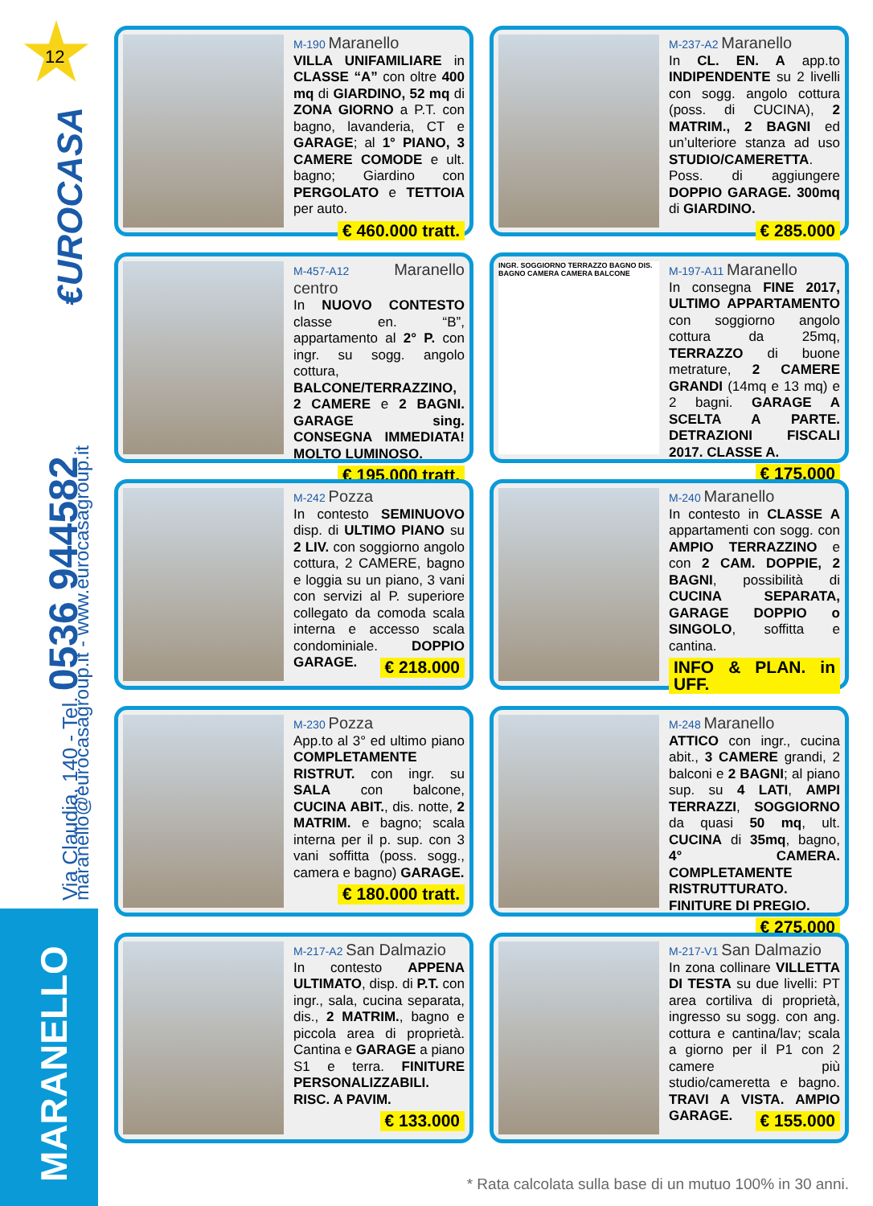12
€UROCASA
Via Claudia, 140 - Tel. 0536 944582 maranello@eurocasagroup.it - www.eurocasagroup.it
MARANELLO
M-190 Maranello
VILLA UNIFAMILIARE in CLASSE “A” con oltre 400 mq di GIARDINO, 52 mq di ZONA GIORNO a P.T. con bagno, lavanderia, CT e GARAGE; al 1° PIANO, 3 CAMERE COMODE e ult. bagno; Giardino con PERGOLATO e TETTOIA per auto.
€ 460.000 tratt.
M-237-A2 Maranello
In CL. EN. A app.to INDIPENDENTE su 2 livelli con sogg. angolo cottura (poss. di CUCINA), 2 MATRIM., 2 BAGNI ed un’ulteriore stanza ad uso STUDIO/CAMERETTA. Poss. di aggiungere DOPPIO GARAGE. 300mq di GIARDINO.
€ 285.000
M-457-A12 Maranello centro
In NUOVO CONTESTO classe en. “B”, appartamento al 2° P. con ingr. su sogg. angolo cottura, BALCONE/TERRAZZINO, 2 CAMERE e 2 BAGNI. GARAGE sing. CONSEGNA IMMEDIATA! MOLTO LUMINOSO.
€ 195.000 tratt.
INGR. SOGGIORNO TERRAZZO BAGNO DIS. BAGNO CAMERA CAMERA BALCONE
M-197-A11 Maranello
In consegna FINE 2017, ULTIMO APPARTAMENTO con soggiorno angolo cottura da 25mq, TERRAZZO di buone metrature, 2 CAMERE GRANDI (14mq e 13 mq) e 2 bagni. GARAGE A SCELTA A PARTE. DETRAZIONI FISCALI 2017. CLASSE A.
€ 175.000
M-242 Pozza
In contesto SEMINUOVO disp. di ULTIMO PIANO su 2 LIV. con soggiorno angolo cottura, 2 CAMERE, bagno e loggia su un piano, 3 vani con servizi al P. superiore collegato da comoda scala interna e accesso scala condominiale. DOPPIO GARAGE.
€ 218.000
M-240 Maranello
In contesto in CLASSE A appartamenti con sogg. con AMPIO TERRAZZINO e con 2 CAM. DOPPIE, 2 BAGNI, possibilità di CUCINA SEPARATA, GARAGE DOPPIO o SINGOLO, soffitta e cantina.
INFO & PLAN. in UFF.
M-230 Pozza
App.to al 3° ed ultimo piano COMPLETAMENTE RISTRUT. con ingr. su SALA con balcone, CUCINA ABIT., dis. notte, 2 MATRIM. e bagno; scala interna per il p. sup. con 3 vani soffitta (poss. sogg., camera e bagno) GARAGE.
€ 180.000 tratt.
M-248 Maranello
ATTICO con ingr., cucina abit., 3 CAMERE grandi, 2 balconi e 2 BAGNI; al piano sup. su 4 LATI, AMPI TERRAZZI, SOGGIORNO da quasi 50 mq, ult. CUCINA di 35mq, bagno, 4° CAMERA. COMPLETAMENTE RISTRUTTURATO. FINITURE DI PREGIO.
€ 275.000
M-217-A2 San Dalmazio
In contesto APPENA ULTIMATO, disp. di P.T. con ingr., sala, cucina separata, dis., 2 MATRIM., bagno e piccola area di proprietà. Cantina e GARAGE a piano S1 e terra. FINITURE PERSONALIZZABILI. RISC. A PAVIM.
€ 133.000
M-217-V1 San Dalmazio
In zona collinare VILLETTA DI TESTA su due livelli: PT area cortiliva di proprietà, ingresso su sogg. con ang. cottura e cantina/lav; scala a giorno per il P1 con 2 camere più studio/cameretta e bagno. TRAVI A VISTA. AMPIO GARAGE.
€ 155.000
* Rata calcolata sulla base di un mutuo 100% in 30 anni.